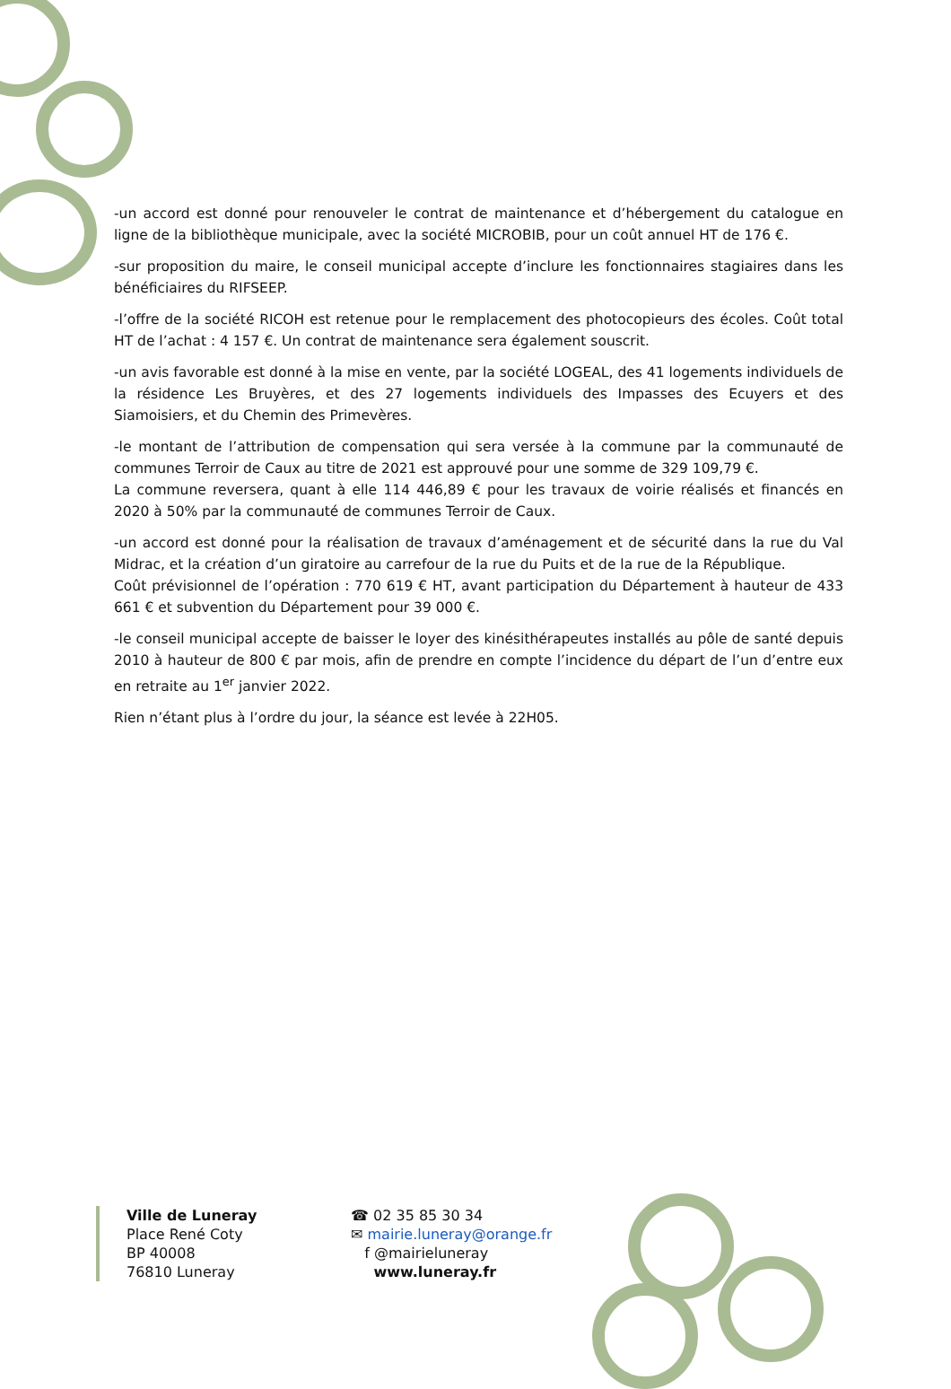-un accord est donné pour renouveler le contrat de maintenance et d’hébergement du catalogue en ligne de la bibliothèque municipale, avec la société MICROBIB, pour un coût annuel HT de 176 €.
-sur proposition du maire, le conseil municipal accepte d’inclure les fonctionnaires stagiaires dans les bénéficiaires du RIFSEEP.
-l’offre de la société RICOH est retenue pour le remplacement des photocopieurs des écoles. Coût total HT de l’achat : 4 157 €. Un contrat de maintenance sera également souscrit.
-un avis favorable est donné à la mise en vente, par la société LOGEAL, des 41 logements individuels de la résidence Les Bruyères, et des 27 logements individuels des Impasses des Ecuyers et des Siamoisiers, et du Chemin des Primevères.
-le montant de l’attribution de compensation qui sera versée à la commune par la communauté de communes Terroir de Caux au titre de 2021 est approuvé pour une somme de 329 109,79 €.
La commune reversera, quant à elle 114 446,89 € pour les travaux de voirie réalisés et financés en 2020 à 50% par la communauté de communes Terroir de Caux.
-un accord est donné pour la réalisation de travaux d’aménagement et de sécurité dans la rue du Val Midrac, et la création d’un giratoire au carrefour de la rue du Puits et de la rue de la République.
Coût prévisionnel de l’opération : 770 619 € HT, avant participation du Département à hauteur de 433 661 € et subvention du Département pour 39 000 €.
-le conseil municipal accepte de baisser le loyer des kinésithérapeutes installés au pôle de santé depuis 2010 à hauteur de 800 € par mois, afin de prendre en compte l’incidence du départ de l’un d’entre eux en retraite au 1<sup>er</sup> janvier 2022.
Rien n’étant plus à l’ordre du jour, la séance est levée à 22H05.
Ville de Luneray
Place René Coty
BP 40008
76810 Luneray
☎ 02 35 85 30 34
✉ mairie.luneray@orange.fr
f @mairieluneray
www.luneray.fr